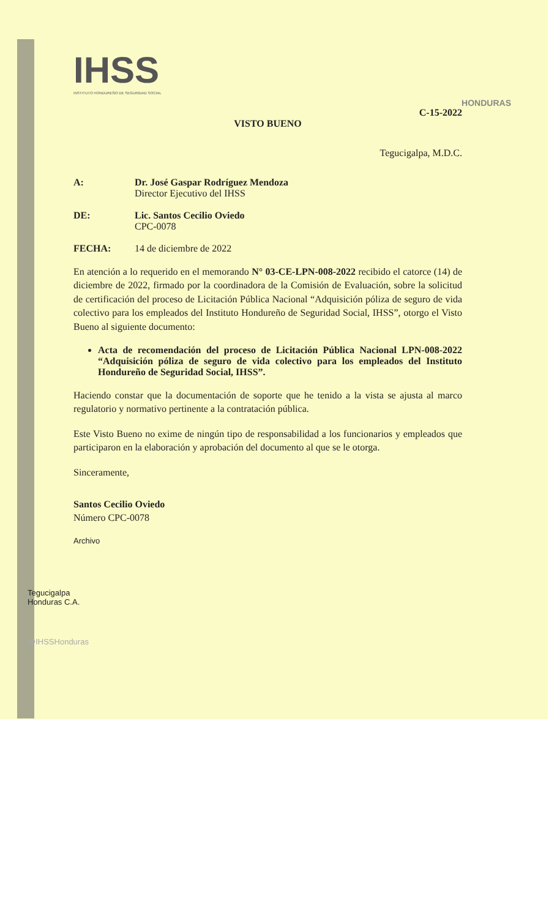HONDURAS
IHSS
INSTITUTO HONDUREÑO DE SEGURIDAD SOCIAL
C-15-2022
VISTO BUENO
Tegucigalpa, M.D.C.
A: Dr. José Gaspar Rodríguez Mendoza
Director Ejecutivo del IHSS
DE: Lic. Santos Cecilio Oviedo
CPC-0078
FECHA: 14 de diciembre de 2022
En atención a lo requerido en el memorando N° 03-CE-LPN-008-2022 recibido el catorce (14) de diciembre de 2022, firmado por la coordinadora de la Comisión de Evaluación, sobre la solicitud de certificación del proceso de Licitación Pública Nacional “Adquisición póliza de seguro de vida colectivo para los empleados del Instituto Hondureño de Seguridad Social, IHSS”, otorgo el Visto Bueno al siguiente documento:
Acta de recomendación del proceso de Licitación Pública Nacional LPN-008-2022 “Adquisición póliza de seguro de vida colectivo para los empleados del Instituto Hondureño de Seguridad Social, IHSS”.
Haciendo constar que la documentación de soporte que he tenido a la vista se ajusta al marco regulatorio y normativo pertinente a la contratación pública.
Este Visto Bueno no exime de ningún tipo de responsabilidad a los funcionarios y empleados que participaron en la elaboración y aprobación del documento al que se le otorga.
Sinceramente,
Santos Cecilio Oviedo
Número CPC-0078
Archivo
Tegucigalpa
Honduras C.A.
@IHSSHonduras